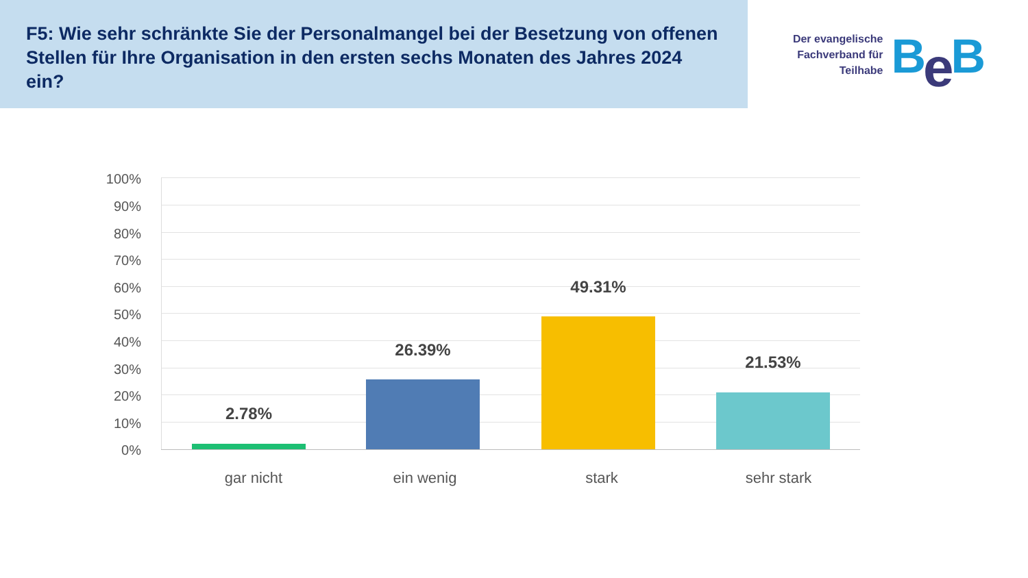F5: Wie sehr schränkte Sie der Personalmangel bei der Besetzung von offenen Stellen für Ihre Organisation in den ersten sechs Monaten des Jahres 2024 ein?
Der evangelische
Fachverband für
Teilhabe
Be B
100%
90%
80%
70%
60%
50%
40%
30%
20%
10%
0%
2.78%
26.39%
49.31%
21.53%
gar nicht ein wenig stark sehr stark